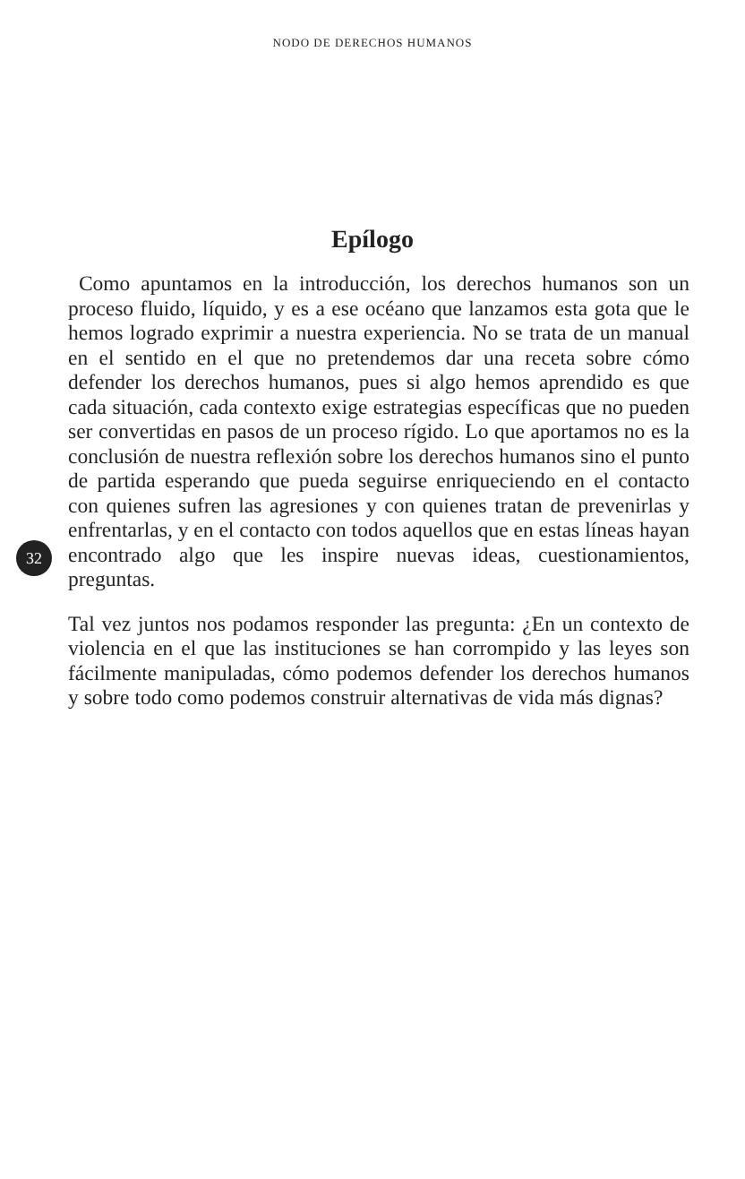NODO DE DERECHOS HUMANOS
Epílogo
32
Como apuntamos en la introducción, los derechos humanos son un proceso fluido, líquido, y es a ese océano que lanzamos esta gota que le hemos logrado exprimir a nuestra experiencia. No se trata de un manual en el sentido en el que no pretendemos dar una receta sobre cómo defender los derechos humanos, pues si algo hemos aprendido es que cada situación, cada contexto exige estrategias específicas que no pueden ser convertidas en pasos de un proceso rígido. Lo que aportamos no es la conclusión de nuestra reflexión sobre los derechos humanos sino el punto de partida esperando que pueda seguirse enriqueciendo en el contacto con quienes sufren las agresiones y con quienes tratan de prevenirlas y enfrentarlas, y en el contacto con todos aquellos que en estas líneas hayan encontrado algo que les inspire nuevas ideas, cuestionamientos, preguntas.
Tal vez juntos nos podamos responder las pregunta: ¿En un contexto de violencia en el que las instituciones se han corrompido y las leyes son fácilmente manipuladas, cómo podemos defender los derechos humanos y sobre todo como podemos construir alternativas de vida más dignas?